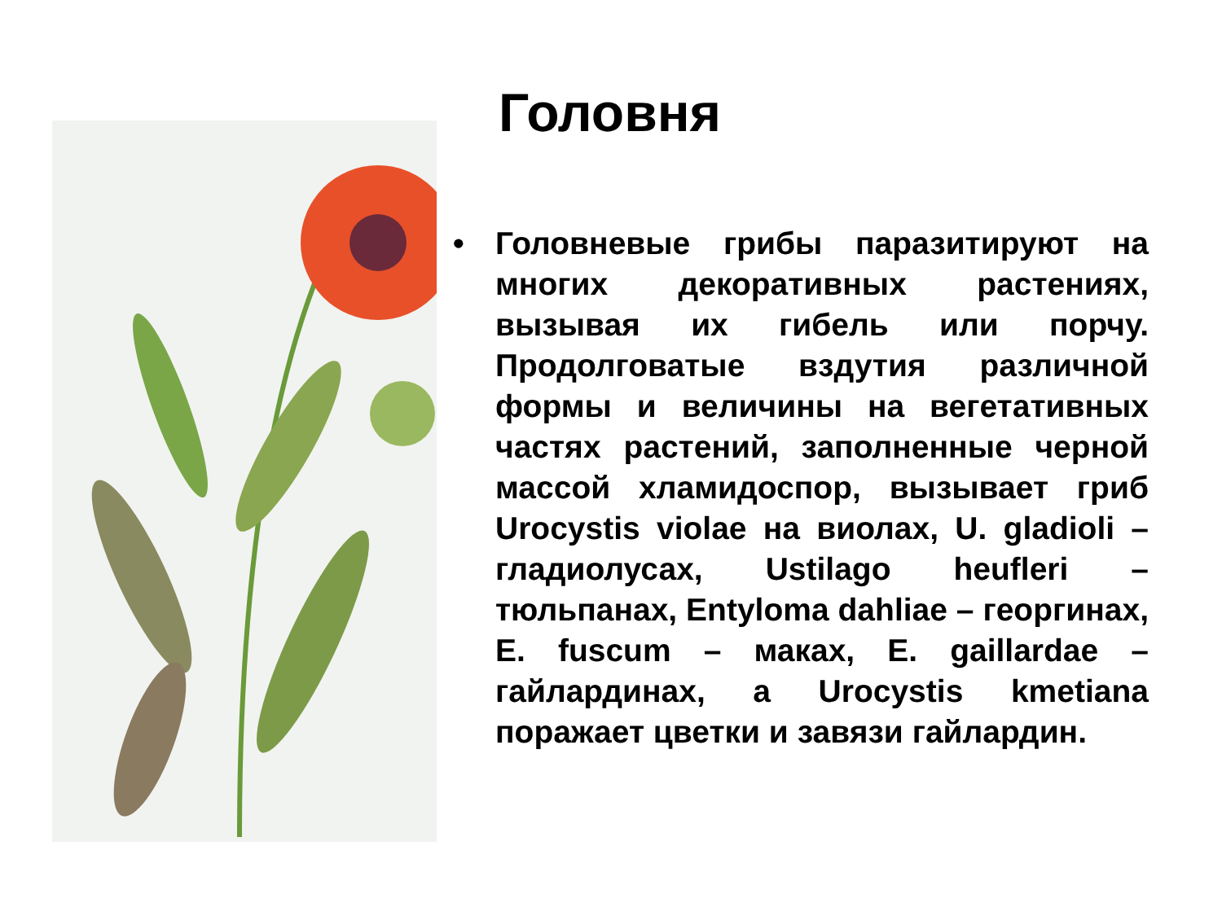Головня
• Головневые грибы паразитируют на многих декоративных растениях, вызывая их гибель или порчу. Продолговатые вздутия различной формы и величины на вегетативных частях растений, заполненные черной массой хламидоспор, вызывает гриб Urocystis violae на виолах, U. gladioli – гладиолусах, Ustilago heufleri – тюльпанах, Entyloma dahliae – георгинах, E. fuscum – маках, E. gaillardae – гайлардинах, а Urocystis kmetiana поражает цветки и завязи гайлардин.